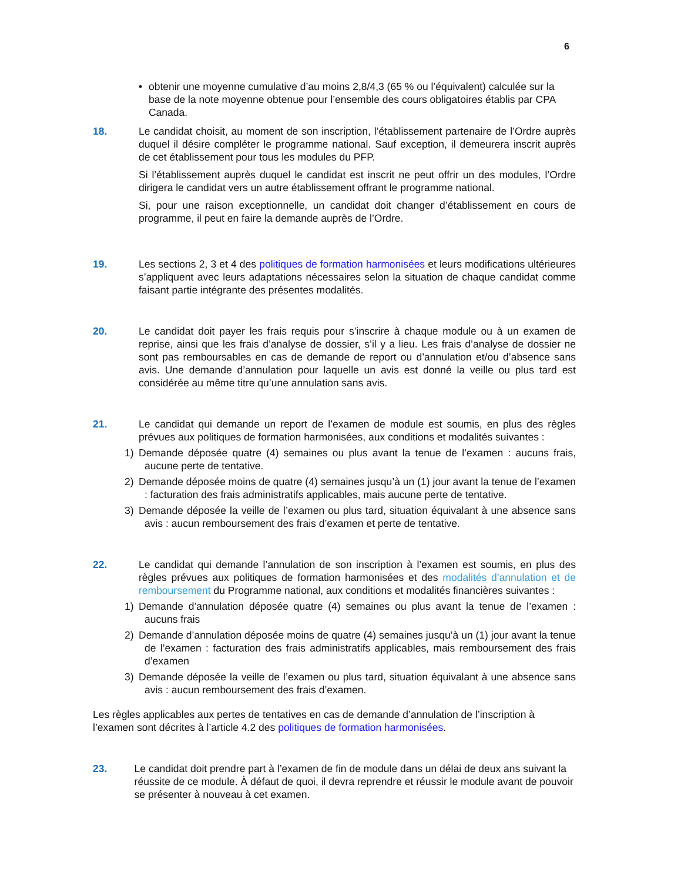6
• obtenir une moyenne cumulative d’au moins 2,8/4,3 (65 % ou l’équivalent) calculée sur la base de la note moyenne obtenue pour l’ensemble des cours obligatoires établis par CPA Canada.
18. Le candidat choisit, au moment de son inscription, l’établissement partenaire de l’Ordre auprès duquel il désire compléter le programme national. Sauf exception, il demeurera inscrit auprès de cet établissement pour tous les modules du PFP.
Si l’établissement auprès duquel le candidat est inscrit ne peut offrir un des modules, l’Ordre dirigera le candidat vers un autre établissement offrant le programme national.
Si, pour une raison exceptionnelle, un candidat doit changer d’établissement en cours de programme, il peut en faire la demande auprès de l’Ordre.
19. Les sections 2, 3 et 4 des politiques de formation harmonisées et leurs modifications ultérieures s’appliquent avec leurs adaptations nécessaires selon la situation de chaque candidat comme faisant partie intégrante des présentes modalités.
20. Le candidat doit payer les frais requis pour s’inscrire à chaque module ou à un examen de reprise, ainsi que les frais d’analyse de dossier, s’il y a lieu. Les frais d’analyse de dossier ne sont pas remboursables en cas de demande de report ou d’annulation et/ou d’absence sans avis. Une demande d’annulation pour laquelle un avis est donné la veille ou plus tard est considérée au même titre qu’une annulation sans avis.
21. Le candidat qui demande un report de l’examen de module est soumis, en plus des règles prévues aux politiques de formation harmonisées, aux conditions et modalités suivantes :
1) Demande déposée quatre (4) semaines ou plus avant la tenue de l’examen : aucuns frais, aucune perte de tentative.
2) Demande déposée moins de quatre (4) semaines jusqu’à un (1) jour avant la tenue de l’examen : facturation des frais administratifs applicables, mais aucune perte de tentative.
3) Demande déposée la veille de l’examen ou plus tard, situation équivalant à une absence sans avis : aucun remboursement des frais d’examen et perte de tentative.
22. Le candidat qui demande l’annulation de son inscription à l’examen est soumis, en plus des règles prévues aux politiques de formation harmonisées et des modalités d’annulation et de remboursement du Programme national, aux conditions et modalités financières suivantes :
1) Demande d’annulation déposée quatre (4) semaines ou plus avant la tenue de l’examen : aucuns frais
2) Demande d’annulation déposée moins de quatre (4) semaines jusqu’à un (1) jour avant la tenue de l’examen : facturation des frais administratifs applicables, mais remboursement des frais d’examen
3) Demande déposée la veille de l’examen ou plus tard, situation équivalant à une absence sans avis : aucun remboursement des frais d’examen.
Les règles applicables aux pertes de tentatives en cas de demande d’annulation de l’inscription à l’examen sont décrites à l’article 4.2 des politiques de formation harmonisées.
23. Le candidat doit prendre part à l’examen de fin de module dans un délai de deux ans suivant la réussite de ce module. À défaut de quoi, il devra reprendre et réussir le module avant de pouvoir se présenter à nouveau à cet examen.